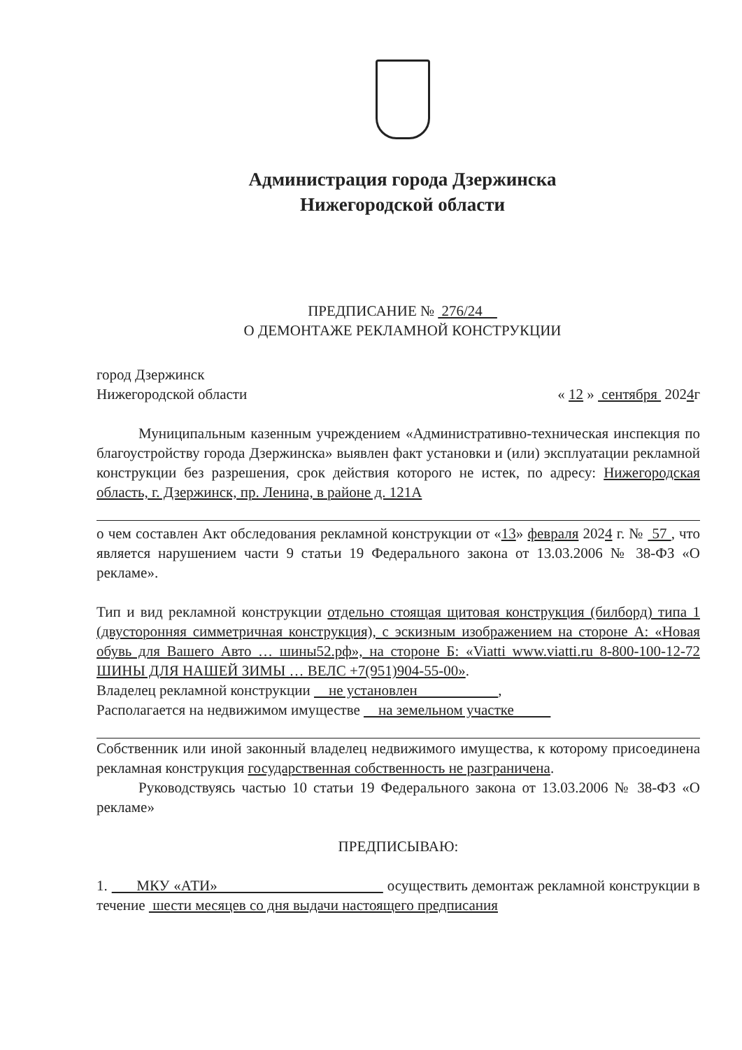Администрация города Дзержинска
Нижегородской области
ПРЕДПИСАНИЕ № 276/24
О ДЕМОНТАЖЕ РЕКЛАМНОЙ КОНСТРУКЦИИ
город Дзержинск
Нижегородской области « 12 » сентября 2024г
Муниципальным казенным учреждением «Административно-техническая инспекция по благоустройству города Дзержинска» выявлен факт установки и (или) эксплуатации рекламной конструкции без разрешения, срок действия которого не истек, по адресу: Нижегородская область, г. Дзержинск, пр. Ленина, в районе д. 121А
о чем составлен Акт обследования рекламной конструкции от «13» февраля 2024 г. № 57 , что является нарушением части 9 статьи 19 Федерального закона от 13.03.2006 № 38-ФЗ «О рекламе».
Тип и вид рекламной конструкции отдельно стоящая щитовая конструкция (билборд) типа 1 (двусторонняя симметричная конструкция), с эскизным изображением на стороне А: «Новая обувь для Вашего Авто … шины52.рф», на стороне Б: «Viatti www.viatti.ru 8-800-100-12-72 ШИНЫ ДЛЯ НАШЕЙ ЗИМЫ … ВЕЛС +7(951)904-55-00».
Владелец рекламной конструкции не установлен ,
Располагается на недвижимом имуществе на земельном участке
Собственник или иной законный владелец недвижимого имущества, к которому присоединена рекламная конструкция государственная собственность не разграничена.
Руководствуясь частью 10 статьи 19 Федерального закона от 13.03.2006 № 38-ФЗ «О рекламе»
ПРЕДПИСЫВАЮ:
1. МКУ «АТИ» осуществить демонтаж рекламной конструкции в течение шести месяцев со дня выдачи настоящего предписания